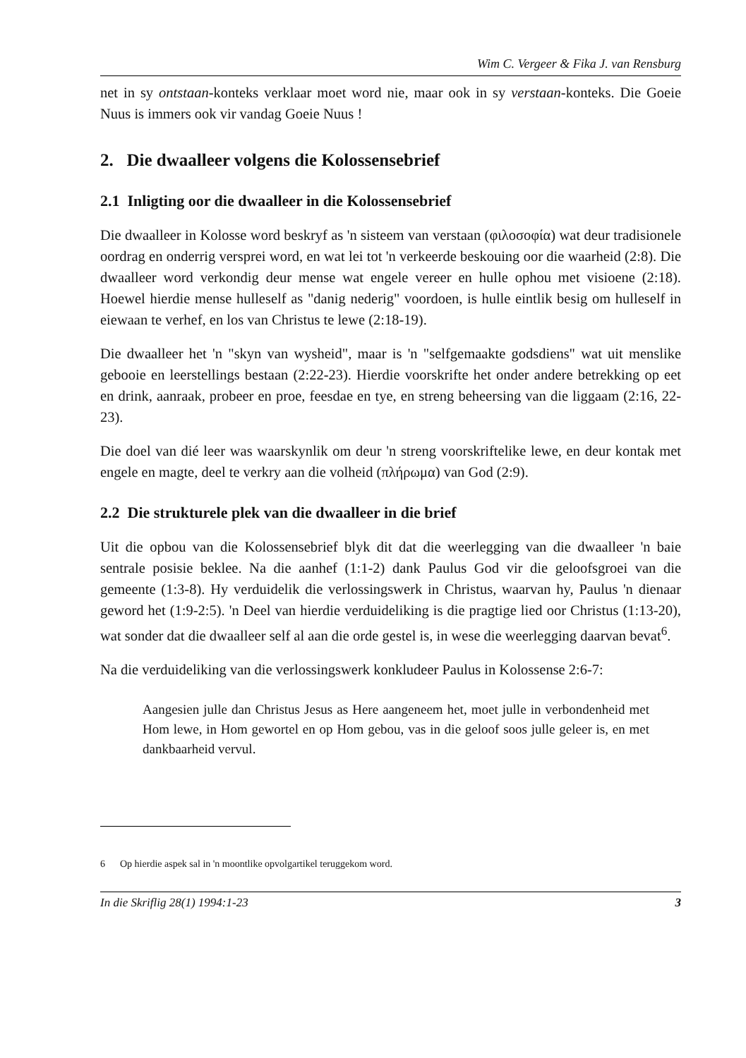Wim C. Vergeer & Fika J. van Rensburg
net in sy ontstaan-konteks verklaar moet word nie, maar ook in sy verstaan-konteks. Die Goeie Nuus is immers ook vir vandag Goeie Nuus !
2. Die dwaalleer volgens die Kolossensebrief
2.1 Inligting oor die dwaalleer in die Kolossensebrief
Die dwaalleer in Kolosse word beskryf as 'n sisteem van verstaan (φιλοσοφία) wat deur tradisionele oordrag en onderrig versprei word, en wat lei tot 'n verkeerde beskouing oor die waarheid (2:8). Die dwaalleer word verkondig deur mense wat engele vereer en hulle ophou met visioene (2:18). Hoewel hierdie mense hulleself as "danig nederig" voordoen, is hulle eintlik besig om hulleself in eiewaan te verhef, en los van Christus te lewe (2:18-19).
Die dwaalleer het 'n "skyn van wysheid", maar is 'n "selfgemaakte godsdiens" wat uit menslike gebooie en leerstellings bestaan (2:22-23). Hierdie voorskrifte het onder andere betrekking op eet en drink, aanraak, probeer en proe, feesdae en tye, en streng beheersing van die liggaam (2:16, 22-23).
Die doel van dié leer was waarskynlik om deur 'n streng voorskriftelike lewe, en deur kontak met engele en magte, deel te verkry aan die volheid (πλήρωμα) van God (2:9).
2.2 Die strukturele plek van die dwaalleer in die brief
Uit die opbou van die Kolossensebrief blyk dit dat die weerlegging van die dwaalleer 'n baie sentrale posisie beklee. Na die aanhef (1:1-2) dank Paulus God vir die geloofsgroei van die gemeente (1:3-8). Hy verduidelik die verlossingswerk in Christus, waarvan hy, Paulus 'n dienaar geword het (1:9-2:5). 'n Deel van hierdie verduideliking is die pragtige lied oor Christus (1:13-20), wat sonder dat die dwaalleer self al aan die orde gestel is, in wese die weerlegging daarvan bevat<sup>6</sup>.
Na die verduideliking van die verlossingswerk konkludeer Paulus in Kolossense 2:6-7:
Aangesien julle dan Christus Jesus as Here aangeneem het, moet julle in verbondenheid met Hom lewe, in Hom gewortel en op Hom gebou, vas in die geloof soos julle geleer is, en met dankbaarheid vervul.
6 Op hierdie aspek sal in 'n moontlike opvolgartikel teruggekom word.
In die Skriflig 28(1) 1994:1-23 3